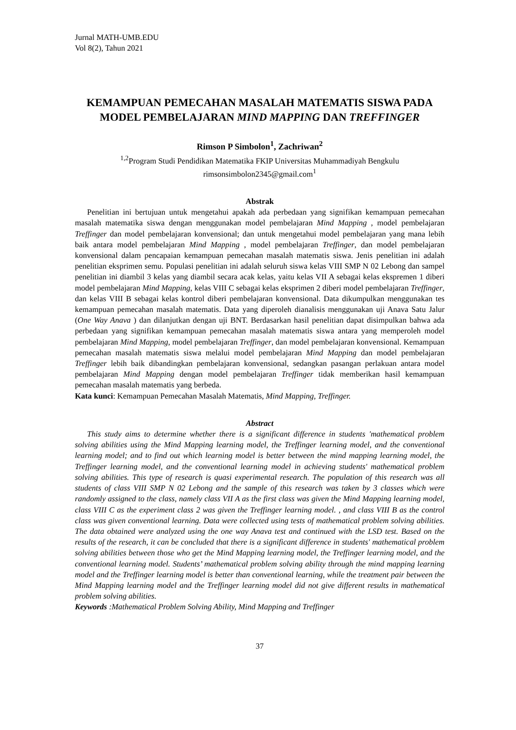Jurnal MATH-UMB.EDU
Vol 8(2), Tahun 2021
KEMAMPUAN PEMECAHAN MASALAH MATEMATIS SISWA PADA MODEL PEMBELAJARAN MIND MAPPING DAN TREFFINGER
Rimson P Simbolon<sup>1</sup>, Zachriwan<sup>2</sup>
<sup>1,2</sup>Program Studi Pendidikan Matematika FKIP Universitas Muhammadiyah Bengkulu
rimsonsimbolon2345@gmail.com<sup>1</sup>
Abstrak
Penelitian ini bertujuan untuk mengetahui apakah ada perbedaan yang signifikan kemampuan pemecahan masalah matematika siswa dengan menggunakan model pembelajaran Mind Mapping , model pembelajaran Treffinger dan model pembelajaran konvensional; dan untuk mengetahui model pembelajaran yang mana lebih baik antara model pembelajaran Mind Mapping , model pembelajaran Treffinger, dan model pembelajaran konvensional dalam pencapaian kemampuan pemecahan masalah matematis siswa. Jenis penelitian ini adalah penelitian eksprimen semu. Populasi penelitian ini adalah seluruh siswa kelas VIII SMP N 02 Lebong dan sampel penelitian ini diambil 3 kelas yang diambil secara acak kelas, yaitu kelas VII A sebagai kelas ekspremen 1 diberi model pembelajaran Mind Mapping, kelas VIII C sebagai kelas eksprimen 2 diberi model pembelajaran Treffinger, dan kelas VIII B sebagai kelas kontrol diberi pembelajaran konvensional. Data dikumpulkan menggunakan tes kemampuan pemecahan masalah matematis. Data yang diperoleh dianalisis menggunakan uji Anava Satu Jalur (One Way Anava ) dan dilanjutkan dengan uji BNT. Berdasarkan hasil penelitian dapat disimpulkan bahwa ada perbedaan yang signifikan kemampuan pemecahan masalah matematis siswa antara yang memperoleh model pembelajaran Mind Mapping, model pembelajaran Treffinger, dan model pembelajaran konvensional. Kemampuan pemecahan masalah matematis siswa melalui model pembelajaran Mind Mapping dan model pembelajaran Treffinger lebih baik dibandingkan pembelajaran konvensional, sedangkan pasangan perlakuan antara model pembelajaran Mind Mapping dengan model pembelajaran Treffinger tidak memberikan hasil kemampuan pemecahan masalah matematis yang berbeda.
Kata kunci: Kemampuan Pemecahan Masalah Matematis, Mind Mapping, Treffinger.
Abstract
This study aims to determine whether there is a significant difference in students 'mathematical problem solving abilities using the Mind Mapping learning model, the Treffinger learning model, and the conventional learning model; and to find out which learning model is better between the mind mapping learning model, the Treffinger learning model, and the conventional learning model in achieving students' mathematical problem solving abilities. This type of research is quasi experimental research. The population of this research was all students of class VIII SMP N 02 Lebong and the sample of this research was taken by 3 classes which were randomly assigned to the class, namely class VII A as the first class was given the Mind Mapping learning model, class VIII C as the experiment class 2 was given the Treffinger learning model. , and class VIII B as the control class was given conventional learning. Data were collected using tests of mathematical problem solving abilities. The data obtained were analyzed using the one way Anava test and continued with the LSD test. Based on the results of the research, it can be concluded that there is a significant difference in students' mathematical problem solving abilities between those who get the Mind Mapping learning model, the Treffinger learning model, and the conventional learning model. Students’ mathematical problem solving ability through the mind mapping learning model and the Treffinger learning model is better than conventional learning, while the treatment pair between the Mind Mapping learning model and the Treffinger learning model did not give different results in mathematical problem solving abilities.
Keywords :Mathematical Problem Solving Ability, Mind Mapping and Treffinger
37